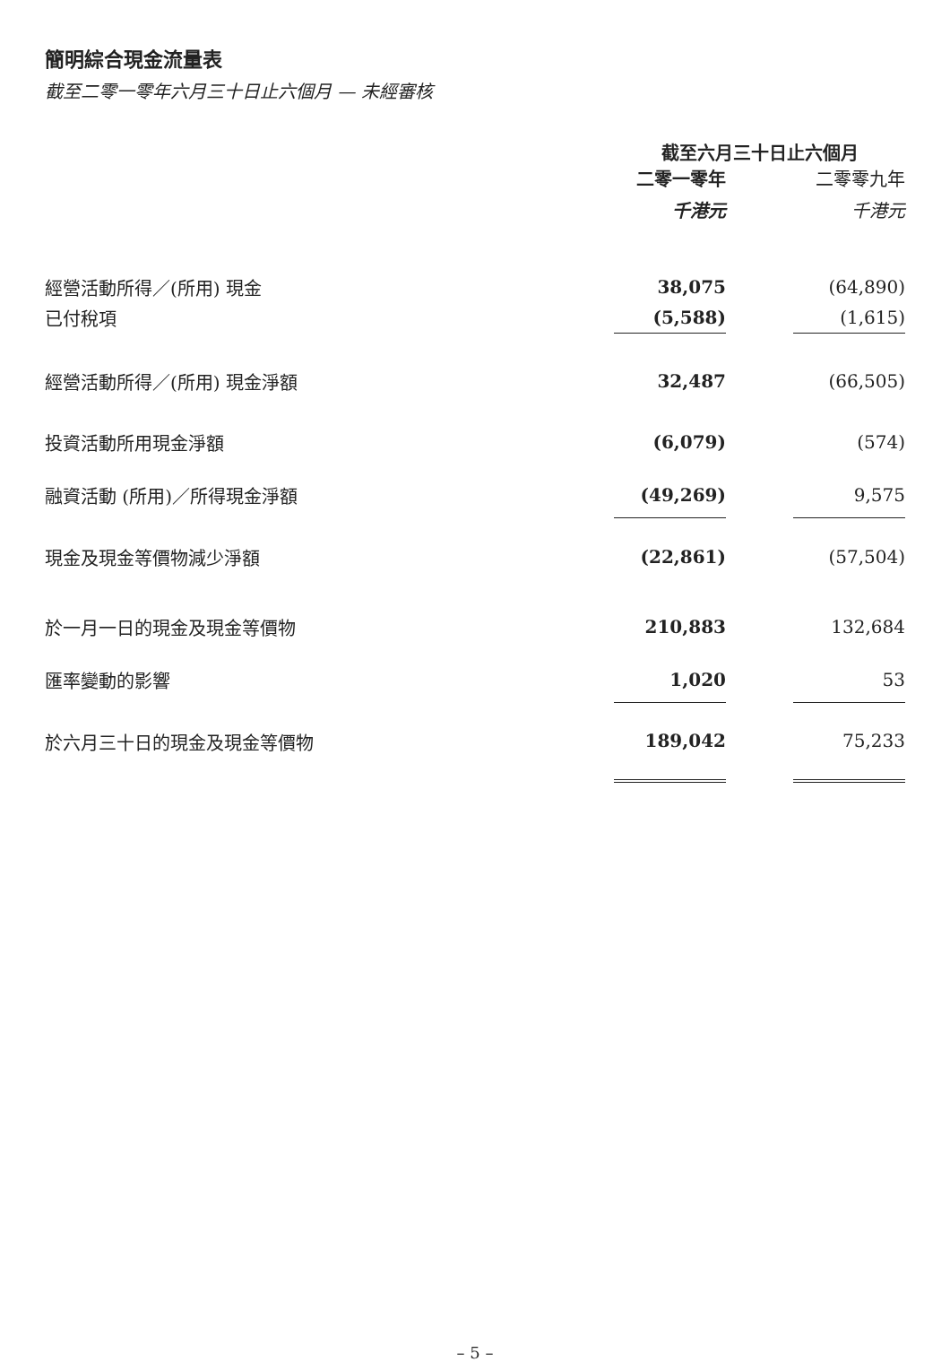簡明綜合現金流量表
截至二零一零年六月三十日止六個月 — 未經審核
| | 截至六月三十日止六個月 | | |
| --- | --- | --- | --- |
| | 二零一零年 | | 二零零九年 |
| | 千港元 | | 千港元 |
| 經營活動所得／(所用) 現金 | 38,075 | | (64,890) |
| 已付稅項 | (5,588) | | (1,615) |
| 經營活動所得／(所用) 現金淨額 | 32,487 | | (66,505) |
| 投資活動所用現金淨額 | (6,079) | | (574) |
| 融資活動 (所用)／所得現金淨額 | (49,269) | | 9,575 |
| 現金及現金等價物減少淨額 | (22,861) | | (57,504) |
| 於一月一日的現金及現金等價物 | 210,883 | | 132,684 |
| 匯率變動的影響 | 1,020 | | 53 |
| 於六月三十日的現金及現金等價物 | 189,042 | | 75,233 |
– 5 –